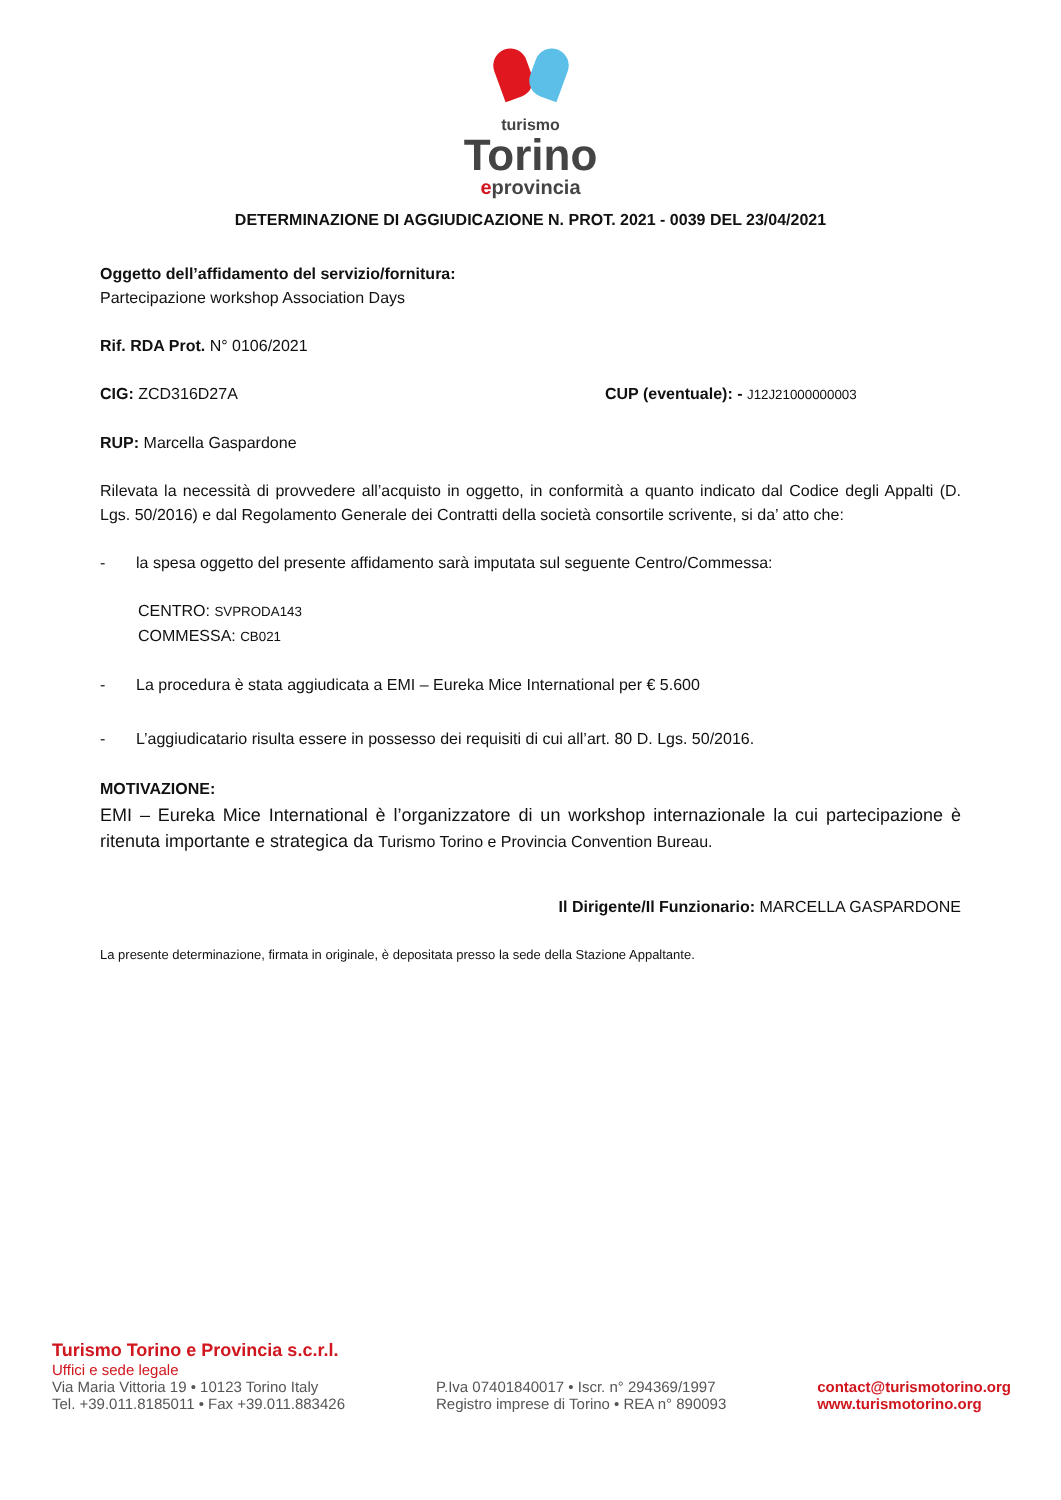turismo
Torino
eprovincia
DETERMINAZIONE DI AGGIUDICAZIONE N. PROT. 2021 - 0039 DEL 23/04/2021
Oggetto dell’affidamento del servizio/fornitura:
Partecipazione workshop Association Days
Rif. RDA Prot. N° 0106/2021
CIG: ZCD316D27A CUP (eventuale): - J12J21000000003
RUP: Marcella Gaspardone
Rilevata la necessità di provvedere all’acquisto in oggetto, in conformità a quanto indicato dal Codice degli Appalti (D. Lgs. 50/2016) e dal Regolamento Generale dei Contratti della società consortile scrivente, si da’ atto che:
- la spesa oggetto del presente affidamento sarà imputata sul seguente Centro/Commessa:
CENTRO: SVPRODA143
COMMESSA: CB021
- La procedura è stata aggiudicata a EMI – Eureka Mice International per € 5.600
- L’aggiudicatario risulta essere in possesso dei requisiti di cui all’art. 80 D. Lgs. 50/2016.
MOTIVAZIONE:
EMI – Eureka Mice International è l’organizzatore di un workshop internazionale la cui partecipazione è ritenuta importante e strategica da Turismo Torino e Provincia Convention Bureau.
Il Dirigente/Il Funzionario: MARCELLA GASPARDONE
La presente determinazione, firmata in originale, è depositata presso la sede della Stazione Appaltante.
Turismo Torino e Provincia s.c.r.l.
Uffici e sede legale
Via Maria Vittoria 19 • 10123 Torino Italy
Tel. +39.011.8185011 • Fax +39.011.883426
P.Iva 07401840017 • Iscr. n° 294369/1997
Registro imprese di Torino • REA n° 890093
contact@turismotorino.org
www.turismotorino.org